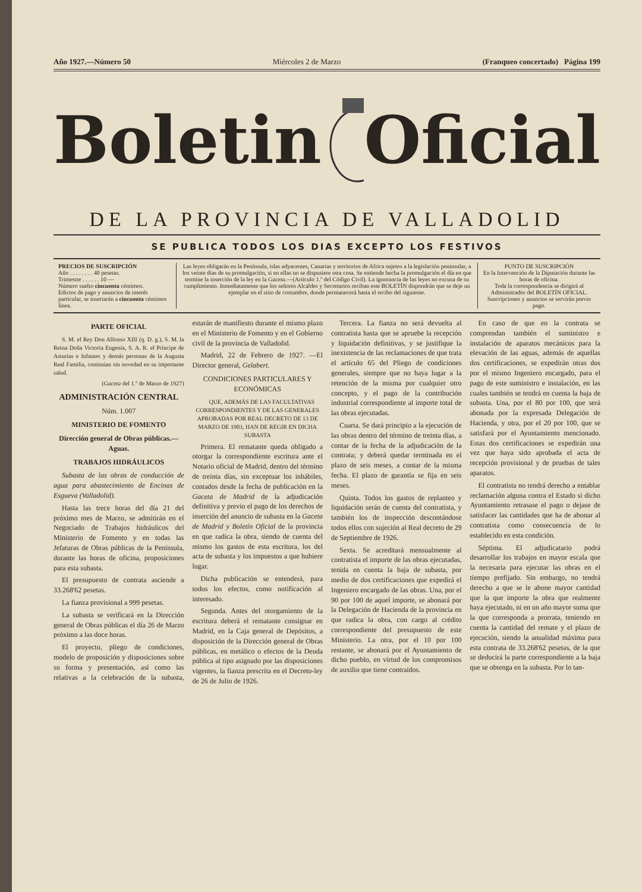Año 1927.—Número 50 Miércoles 2 de Marzo (Franqueo concertado) Página 199
Boletin Oficial
DE LA PROVINCIA DE VALLADOLID
SE PUBLICA TODOS LOS DIAS EXCEPTO LOS FESTIVOS
PRECIOS DE SUSCRIPCIÓN
Año . . . . . . . . 40 pesetas.
Trimestre . . . . . . 10 —
Número suelto cincuenta céntimos.
Edictos de pago y anuncios de interés particular, se insertarán a cincuenta céntimos línea.
Las leyes obligarán en la Península, islas adyacentes, Canarias y territorios de Africa sujetos a la legislación peninsular, a los veinte días de su promulgación, si en ellas no se dispusiere otra cosa. Se entiende hecha la promulgación el día en que termine la inserción de la ley en la Gaceta.—(Artículo 1.º del Código Civil). La ignorancia de las leyes no excusa de su cumplimiento. Inmediatamente que los señores Alcaldes y Secretarios reciban este BOLETÍN dispondrán que se deje un ejemplar en el sitio de costumbre, donde permanecerá hasta el recibo del siguiente.
PUNTO DE SUSCRIPCIÓN
En la Intervención de la Diputación durante las horas de oficina.
Toda la correspondencia se dirigirá al Administrador del BOLETÍN OFICIAL.
Suscripciones y anuncios se servirán previo pago.
PARTE OFICIAL
S. M. el Rey Don Alfonso XIII (q. D. g.), S. M. la Reina Doña Victoria Eugenia, S. A. R. el Príncipe de Asturias e Infantes y demás personas de la Augusta Real Familia, continúan sin novedad en su importante salud.
(Gaceta del 1.º de Marzo de 1927)
ADMINISTRACIÓN CENTRAL
Núm. 1.007
MINISTERIO DE FOMENTO
Dirección general de Obras públicas.—Aguas.
TRABAJOS HIDRÁULICOS
Subasta de las obras de conducción de agua para abastecimiento de Encinas de Esgueva (Valladolid).
Hasta las trece horas del día 21 del próximo mes de Marzo, se admitirán en el Negociado de Trabajos hidráulicos del Ministerio de Fomento y en todas las Jefaturas de Obras públicas de la Península, durante las horas de oficina, proposiciones para esta subasta.
El presupuesto de contrata asciende a 33.268'62 pesetas.
La fianza provisional a 999 pesetas.
La subasta se verificará en la Dirección general de Obras públicas el día 26 de Marzo próximo a las doce horas.
El proyecto, pliego de condiciones, modelo de proposición y disposiciones sobre su forma y presentación, así como las relativas a la celebración de la subasta, estarán de manifiesto durante el mismo plazo en el Ministerio de Fomento y en el Gobierno civil de la provincia de Valladolid.
Madrid, 22 de Febrero de 1927. —El Director general, Gelabert.
CONDICIONES PARTICULARES Y ECONÓMICAS
QUE, ADEMÁS DE LAS FACULTATIVAS CORRESPONDIENTES Y DE LAS GENERALES APROBADAS POR REAL DECRETO DE 13 DE MARZO DE 1903, HAN DE REGIR EN DICHA SUBASTA
Primera. El rematante queda obligado a otorgar la correspondiente escritura ante el Notario oficial de Madrid, dentro del término de treinta días, sin exceptuar los inhábiles, contados desde la fecha de publicación en la Gaceta de Madrid de la adjudicación definitiva y previo el pago de los derechos de inserción del anuncio de subasta en la Gaceta de Madrid y Boletín Oficial de la provincia en que radica la obra, siendo de cuenta del mismo los gastos de esta escritura, los del acta de subasta y los impuestos a que hubiere lugar.
Dicha publicación se entenderá, para todos los efectos, como notificación al interesado.
Segunda. Antes del otorgamiento de la escritura deberá el rematante consignar en Madrid, en la Caja general de Depósitos, a disposición de la Dirección general de Obras públicas, en metálico o efectos de la Deuda pública al tipo asignado por las disposiciones vigentes, la fianza prescrita en el Decreto-ley de 26 de Julio de 1926.
Tercera. La fianza no será devuelta al contratista hasta que se apruebe la recepción y liquidación definitivas, y se justifique la inexistencia de las reclamaciones de que trata el artículo 65 del Pliego de condiciones generales, siempre que no haya lugar a la retención de la misma por cualquier otro concepto, y el pago de la contribución industrial correspondiente al importe total de las obras ejecutadas.
Cuarta. Se dará principio a la ejecución de las obras dentro del término de treinta días, a contar de la fecha de la adjudicación de la contrata; y deberá quedar terminada en el plazo de seis meses, a contar de la misma fecha. El plazo de garantía se fija en seis meses.
Quinta. Todos los gastos de replanteo y liquidación serán de cuenta del contratista, y también los de inspección descontándose todos ellos con sujeción al Real decreto de 29 de Septiembre de 1926.
Sexta. Se acreditará mensualmente al contratista el importe de las obras ejecutadas, tenida en cuenta la baja de subasta, por medio de dos certificaciones que expedirá el Ingeniero encargado de las obras. Una, por el 90 por 100 de aquel importe, se abonará por la Delegación de Hacienda de la provincia en que radica la obra, con cargo al crédito correspondiente del presupuesto de este Ministerio. La otra, por el 10 por 100 restante, se abonará por el Ayuntamiento de dicho pueblo, en virtud de los compromisos de auxilio que tiene contraídos.
En caso de que en la contrata se comprendan también el suministro e instalación de aparatos mecánicos para la elevación de las aguas, además de aquellas dos certificaciones, se expedirán otras dos por el mismo Ingeniero encargado, para el pago de este suministro e instalación, en las cuales también se tendrá en cuenta la baja de subasta. Una, por el 80 por 100, que será abonada por la expresada Delegación de Hacienda, y otra, por el 20 por 100, que se satisfará por el Ayuntamiento mencionado. Estas dos certificaciones se expedirán una vez que haya sido aprobada el acta de recepción provisional y de pruebas de tales aparatos.
El contratista no tendrá derecho a entablar reclamación alguna contra el Estado si dicho Ayuntamiento retrasase el pago o dejase de satisfacer las cantidades que ha de abonar al contratista como consecuencia de lo establecido en esta condición.
Séptima. El adjudicatario podrá desarrollar los trabajos en mayor escala que la necesaria para ejecutar las obras en el tiempo prefijado. Sin embargo, no tendrá derecho a que se le abone mayor cantidad que la que importe la obra que realmente haya ejecutado, ni en un año mayor suma que la que corresponda a prorrata, teniendo en cuenta la cantidad del remate y el plazo de ejecución, siendo la anualidad máxima para esta contrata de 33.268'62 pesetas, de la que se deducirá la parte correspondiente a la baja que se obtenga en la subasta. Por lo tan-